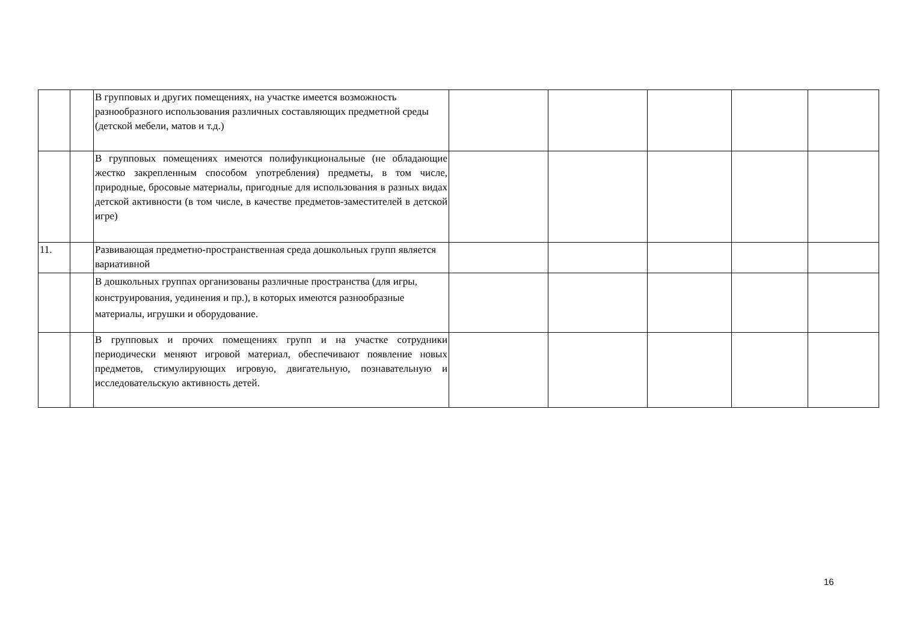| | | В групповых и других помещениях, на участке имеется возможность разнообразного использования различных составляющих предметной среды (детской мебели, матов и т.д.) | | | | | |
| | | В групповых помещениях имеются полифункциональные (не обладающие жестко закрепленным способом употребления) предметы, в том числе, природные, бросовые материалы, пригодные для использования в разных видах детской активности (в том числе, в качестве предметов-заместителей в детской игре) | | | | | |
| 11. | | Развивающая предметно-пространственная среда дошкольных групп является вариативной | | | | | |
| | | В дошкольных группах организованы различные пространства (для игры, конструирования, уединения и пр.), в которых имеются разнообразные материалы, игрушки и оборудование. | | | | | |
| | | В групповых и прочих помещениях групп и на участке сотрудники периодически меняют игровой материал, обеспечивают появление новых предметов, стимулирующих игровую, двигательную, познавательную и исследовательскую активность детей. | | | | | |
16